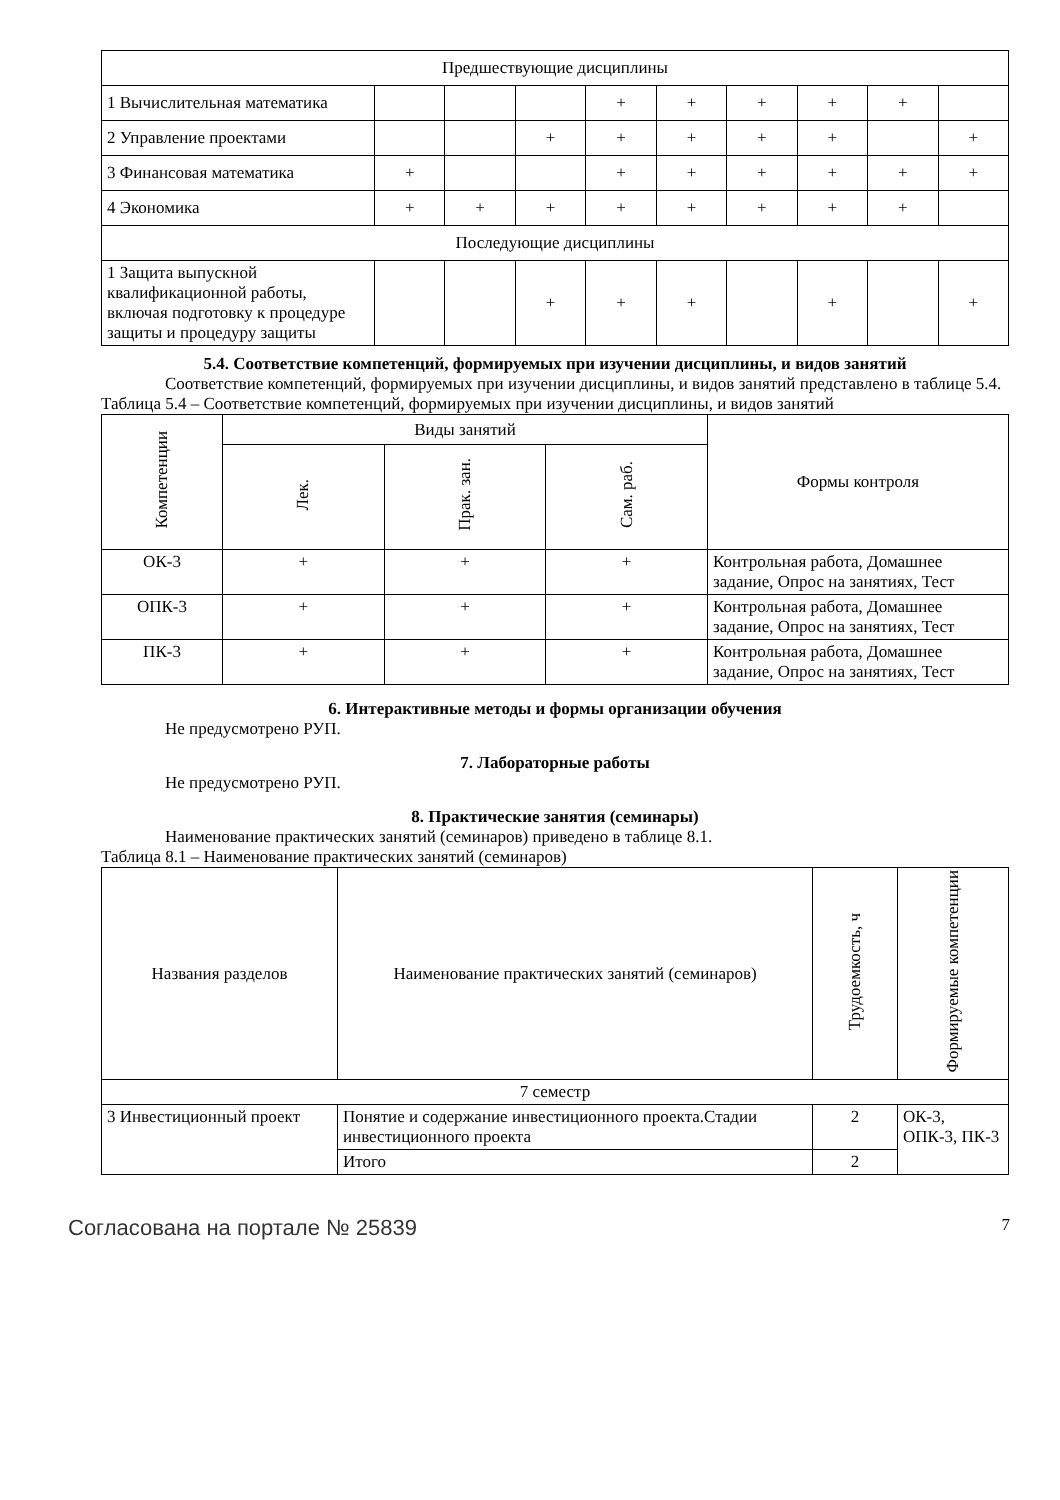| Предшествующие дисциплины | | | | | | | | | |
| 1 Вычислительная математика | | | | + | + | + | + | + | |
| 2 Управление проектами | | | + | + | + | + | + | | + |
| 3 Финансовая математика | + | | | + | + | + | + | + | + |
| 4 Экономика | + | + | + | + | + | + | + | + | |
| Последующие дисциплины | | | | | | | | | |
| 1 Защита выпускной квалификационной работы, включая подготовку к процедуре защиты и процедуру защиты | | | + | + | + | | + | | + |
5.4. Соответствие компетенций, формируемых при изучении дисциплины, и видов занятий
Соответствие компетенций, формируемых при изучении дисциплины, и видов занятий представлено в таблице 5.4.
Таблица 5.4 – Соответствие компетенций, формируемых при изучении дисциплины, и видов занятий
| Компетенции | Виды занятий | | | Формы контроля |
| --- | --- | --- | --- | --- |
| | Лек. | Прак. зан. | Сам. раб. | |
| ОК-3 | + | + | + | Контрольная работа, Домашнее задание, Опрос на занятиях, Тест |
| ОПК-3 | + | + | + | Контрольная работа, Домашнее задание, Опрос на занятиях, Тест |
| ПК-3 | + | + | + | Контрольная работа, Домашнее задание, Опрос на занятиях, Тест |
6. Интерактивные методы и формы организации обучения
Не предусмотрено РУП.
7. Лабораторные работы
Не предусмотрено РУП.
8. Практические занятия (семинары)
Наименование практических занятий (семинаров) приведено в таблице 8.1.
Таблица 8.1 – Наименование практических занятий (семинаров)
| Названия разделов | Наименование практических занятий (семинаров) | Трудоемкость, ч | Формируемые компетенции |
| --- | --- | --- | --- |
| 7 семестр | | | |
| 3 Инвестиционный проект | Понятие и содержание инвестиционного проекта.Стадии инвестиционного проекта | 2 | ОК-3, ОПК-3, ПК-3 |
| | Итого | 2 | |
Согласована на портале № 25839 7